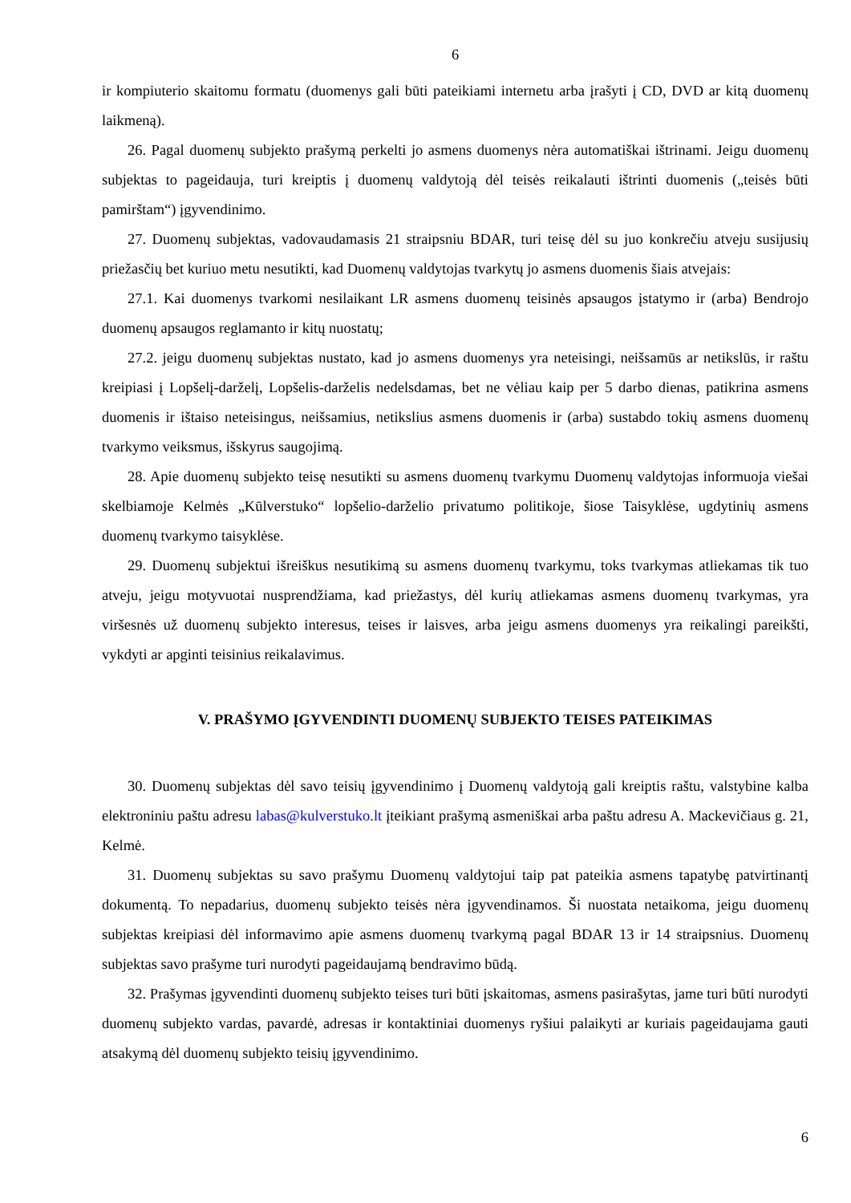6
ir kompiuterio skaitomu formatu (duomenys gali būti pateikiami internetu arba įrašyti į CD, DVD ar kitą duomenų laikmeną).
26. Pagal duomenų subjekto prašymą perkelti jo asmens duomenys nėra automatiškai ištrinami. Jeigu duomenų subjektas to pageidauja, turi kreiptis į duomenų valdytoją dėl teisės reikalauti ištrinti duomenis („teisės būti pamirštam“) įgyvendinimo.
27. Duomenų subjektas, vadovaudamasis 21 straipsniu BDAR, turi teisę dėl su juo konkrečiu atveju susijusių priežasčių bet kuriuo metu nesutikti, kad Duomenų valdytojas tvarkytų jo asmens duomenis šiais atvejais:
27.1. Kai duomenys tvarkomi nesilaikant LR asmens duomenų teisinės apsaugos įstatymo ir (arba) Bendrojo duomenų apsaugos reglamanto ir kitų nuostatų;
27.2. jeigu duomenų subjektas nustato, kad jo asmens duomenys yra neteisingi, neišsamūs ar netikslūs, ir raštu kreipiasi į Lopšelį-darželį, Lopšelis-darželis nedelsdamas, bet ne vėliau kaip per 5 darbo dienas, patikrina asmens duomenis ir ištaiso neteisingus, neišsamius, netikslius asmens duomenis ir (arba) sustabdo tokių asmens duomenų tvarkymo veiksmus, išskyrus saugojimą.
28. Apie duomenų subjekto teisę nesutikti su asmens duomenų tvarkymu Duomenų valdytojas informuoja viešai skelbiamoje Kelmės „Kūlverstuko“ lopšelio-darželio privatumo politikoje, šiose Taisyklėse, ugdytinių asmens duomenų tvarkymo taisyklėse.
29. Duomenų subjektui išreiškus nesutikimą su asmens duomenų tvarkymu, toks tvarkymas atliekamas tik tuo atveju, jeigu motyvuotai nusprendžiama, kad priežastys, dėl kurių atliekamas asmens duomenų tvarkymas, yra viršesnės už duomenų subjekto interesus, teises ir laisves, arba jeigu asmens duomenys yra reikalingi pareikšti, vykdyti ar apginti teisinius reikalavimus.
V. PRAŠYMO ĮGYVENDINTI DUOMENŲ SUBJEKTO TEISES PATEIKIMAS
30. Duomenų subjektas dėl savo teisių įgyvendinimo į Duomenų valdytoją gali kreiptis raštu, valstybine kalba elektroniniu paštu adresu labas@kulverstuko.lt įteikiant prašymą asmeniškai arba paštu adresu A. Mackevičiaus g. 21, Kelmė.
31. Duomenų subjektas su savo prašymu Duomenų valdytojui taip pat pateikia asmens tapatybę patvirtinantį dokumentą. To nepadarius, duomenų subjekto teisės nėra įgyvendinamos. Ši nuostata netaikoma, jeigu duomenų subjektas kreipiasi dėl informavimo apie asmens duomenų tvarkymą pagal BDAR 13 ir 14 straipsnius. Duomenų subjektas savo prašyme turi nurodyti pageidaujamą bendravimo būdą.
32. Prašymas įgyvendinti duomenų subjekto teises turi būti įskaitomas, asmens pasirašytas, jame turi būti nurodyti duomenų subjekto vardas, pavardė, adresas ir kontaktiniai duomenys ryšiui palaikyti ar kuriais pageidaujama gauti atsakymą dėl duomenų subjekto teisių įgyvendinimo.
6